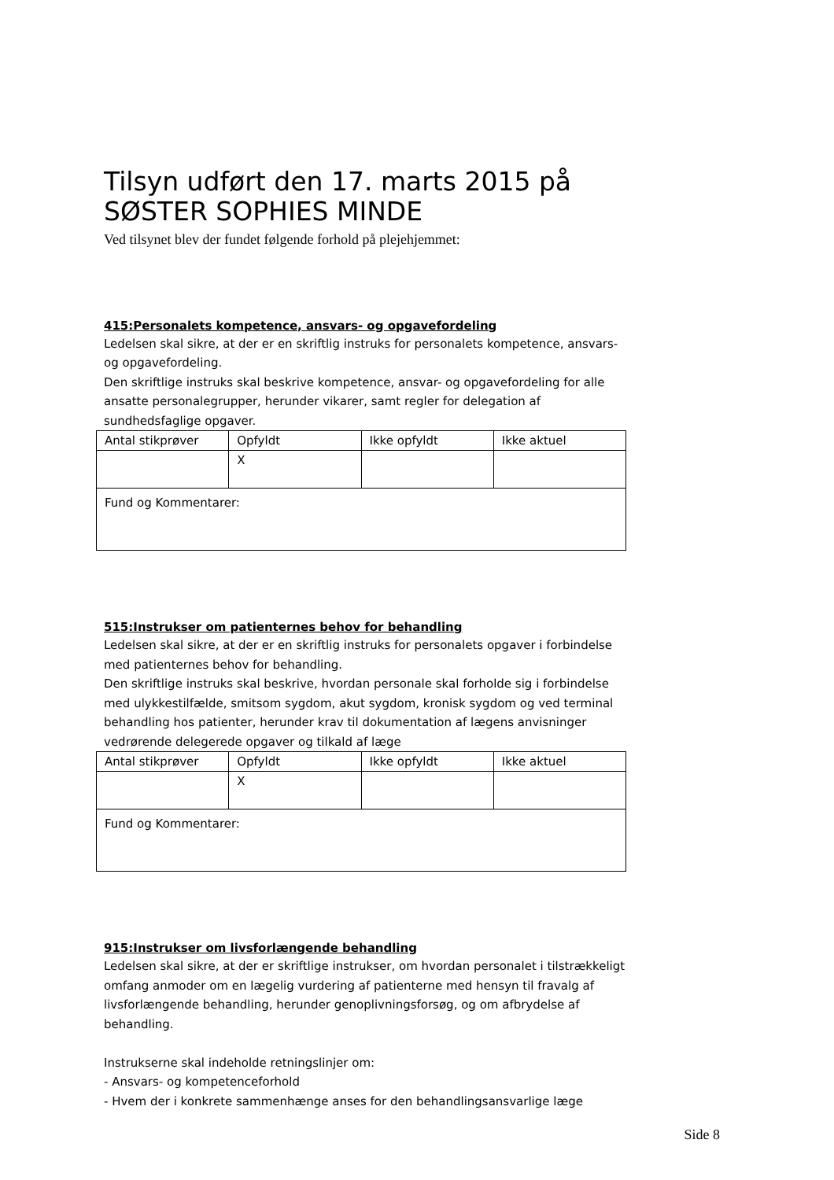Tilsyn udført den 17. marts 2015 på SØSTER SOPHIES MINDE
Ved tilsynet blev der fundet følgende forhold på plejehjemmet:
415:Personalets kompetence, ansvars- og opgavefordeling
Ledelsen skal sikre, at der er en skriftlig instruks for personalets kompetence, ansvars- og opgavefordeling.
Den skriftlige instruks skal beskrive kompetence, ansvar- og opgavefordeling for alle ansatte personalegrupper, herunder vikarer, samt regler for delegation af sundhedsfaglige opgaver.
| Antal stikprøver | Opfyldt | Ikke opfyldt | Ikke aktuel |
| | X | | |
| Fund og Kommentarer: | | | |
515:Instrukser om patienternes behov for behandling
Ledelsen skal sikre, at der er en skriftlig instruks for personalets opgaver i forbindelse med patienternes behov for behandling.
Den skriftlige instruks skal beskrive, hvordan personale skal forholde sig i forbindelse med ulykkestilfælde, smitsom sygdom, akut sygdom, kronisk sygdom og ved terminal behandling hos patienter, herunder krav til dokumentation af lægens anvisninger vedrørende delegerede opgaver og tilkald af læge
| Antal stikprøver | Opfyldt | Ikke opfyldt | Ikke aktuel |
| | X | | |
| Fund og Kommentarer: | | | |
915:Instrukser om livsforlængende behandling
Ledelsen skal sikre, at der er skriftlige instrukser, om hvordan personalet i tilstrækkeligt omfang anmoder om en lægelig vurdering af patienterne med hensyn til fravalg af livsforlængende behandling, herunder genoplivningsforsøg, og om afbrydelse af behandling.
Instrukserne skal indeholde retningslinjer om:
- Ansvars- og kompetenceforhold
- Hvem der i konkrete sammenhænge anses for den behandlingsansvarlige læge
Side 8